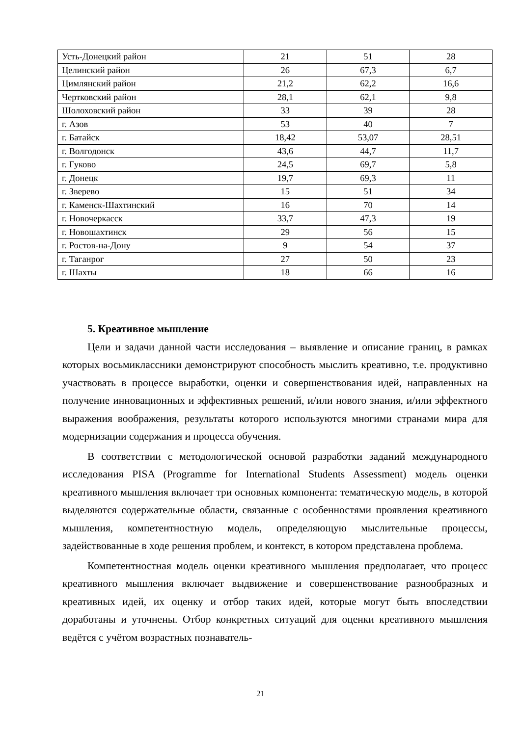| Усть-Донецкий район | 21 | 51 | 28 |
| Целинский район | 26 | 67,3 | 6,7 |
| Цимлянский район | 21,2 | 62,2 | 16,6 |
| Чертковский район | 28,1 | 62,1 | 9,8 |
| Шолоховский район | 33 | 39 | 28 |
| г. Азов | 53 | 40 | 7 |
| г. Батайск | 18,42 | 53,07 | 28,51 |
| г. Волгодонск | 43,6 | 44,7 | 11,7 |
| г. Гуково | 24,5 | 69,7 | 5,8 |
| г. Донецк | 19,7 | 69,3 | 11 |
| г. Зверево | 15 | 51 | 34 |
| г. Каменск-Шахтинский | 16 | 70 | 14 |
| г. Новочеркасск | 33,7 | 47,3 | 19 |
| г. Новошахтинск | 29 | 56 | 15 |
| г. Ростов-на-Дону | 9 | 54 | 37 |
| г. Таганрог | 27 | 50 | 23 |
| г. Шахты | 18 | 66 | 16 |
5. Креативное мышление
Цели и задачи данной части исследования – выявление и описание границ, в рамках которых восьмиклассники демонстрируют способность мыслить креативно, т.е. продуктивно участвовать в процессе выработки, оценки и совершенствования идей, направленных на получение инновационных и эффективных решений, и/или нового знания, и/или эффектного выражения воображения, результаты которого используются многими странами мира для модернизации содержания и процесса обучения.
В соответствии с методологической основой разработки заданий международного исследования PISA (Programme for International Students Assessment) модель оценки креативного мышления включает три основных компонента: тематическую модель, в которой выделяются содержательные области, связанные с особенностями проявления креативного мышления, компетентностную модель, определяющую мыслительные процессы, задействованные в ходе решения проблем, и контекст, в котором представлена проблема.
Компетентностная модель оценки креативного мышления предполагает, что процесс креативного мышления включает выдвижение и совершенствование разнообразных и креативных идей, их оценку и отбор таких идей, которые могут быть впоследствии доработаны и уточнены. Отбор конкретных ситуаций для оценки креативного мышления ведётся с учётом возрастных познаватель-
21